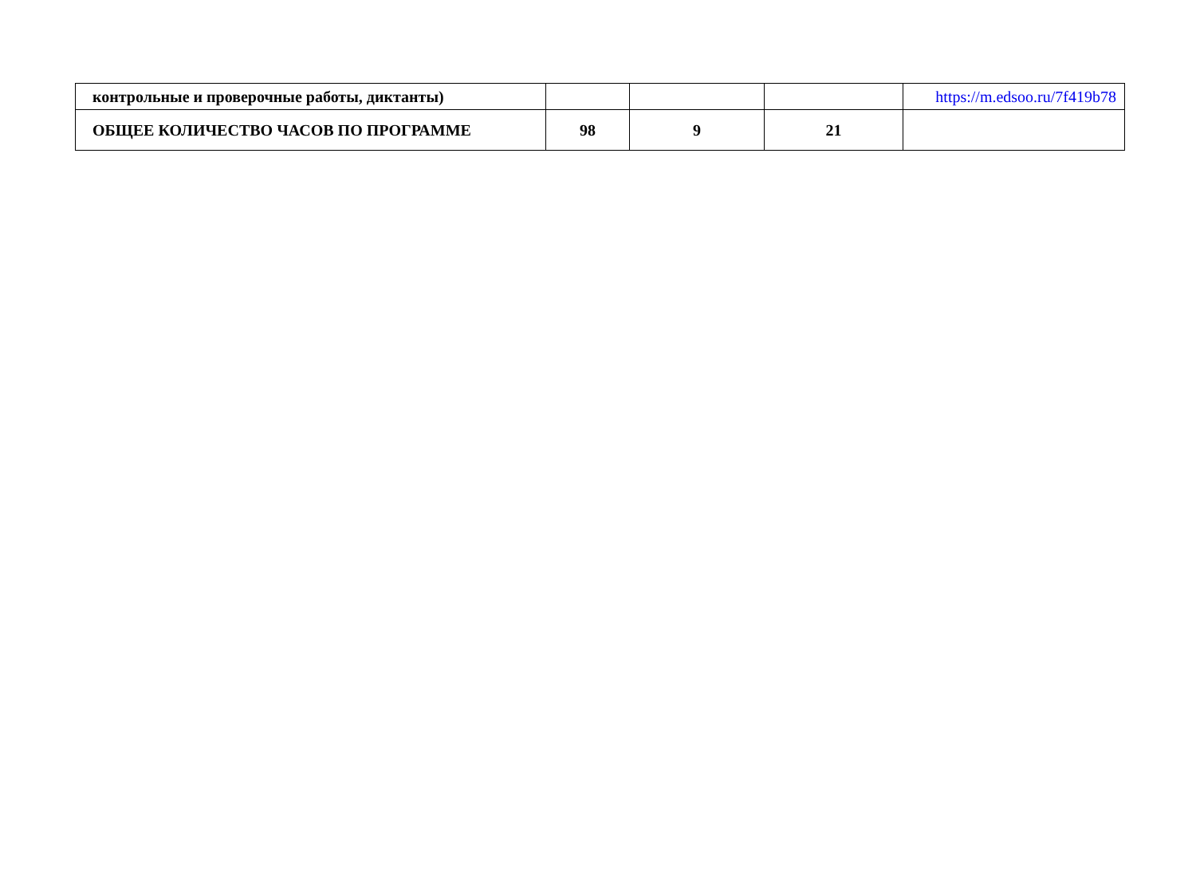| контрольные и проверочные работы, диктанты) | | | | https://m.edsoo.ru/7f419b78 |
| ОБЩЕЕ КОЛИЧЕСТВО ЧАСОВ ПО ПРОГРАММЕ | 98 | 9 | 21 | |